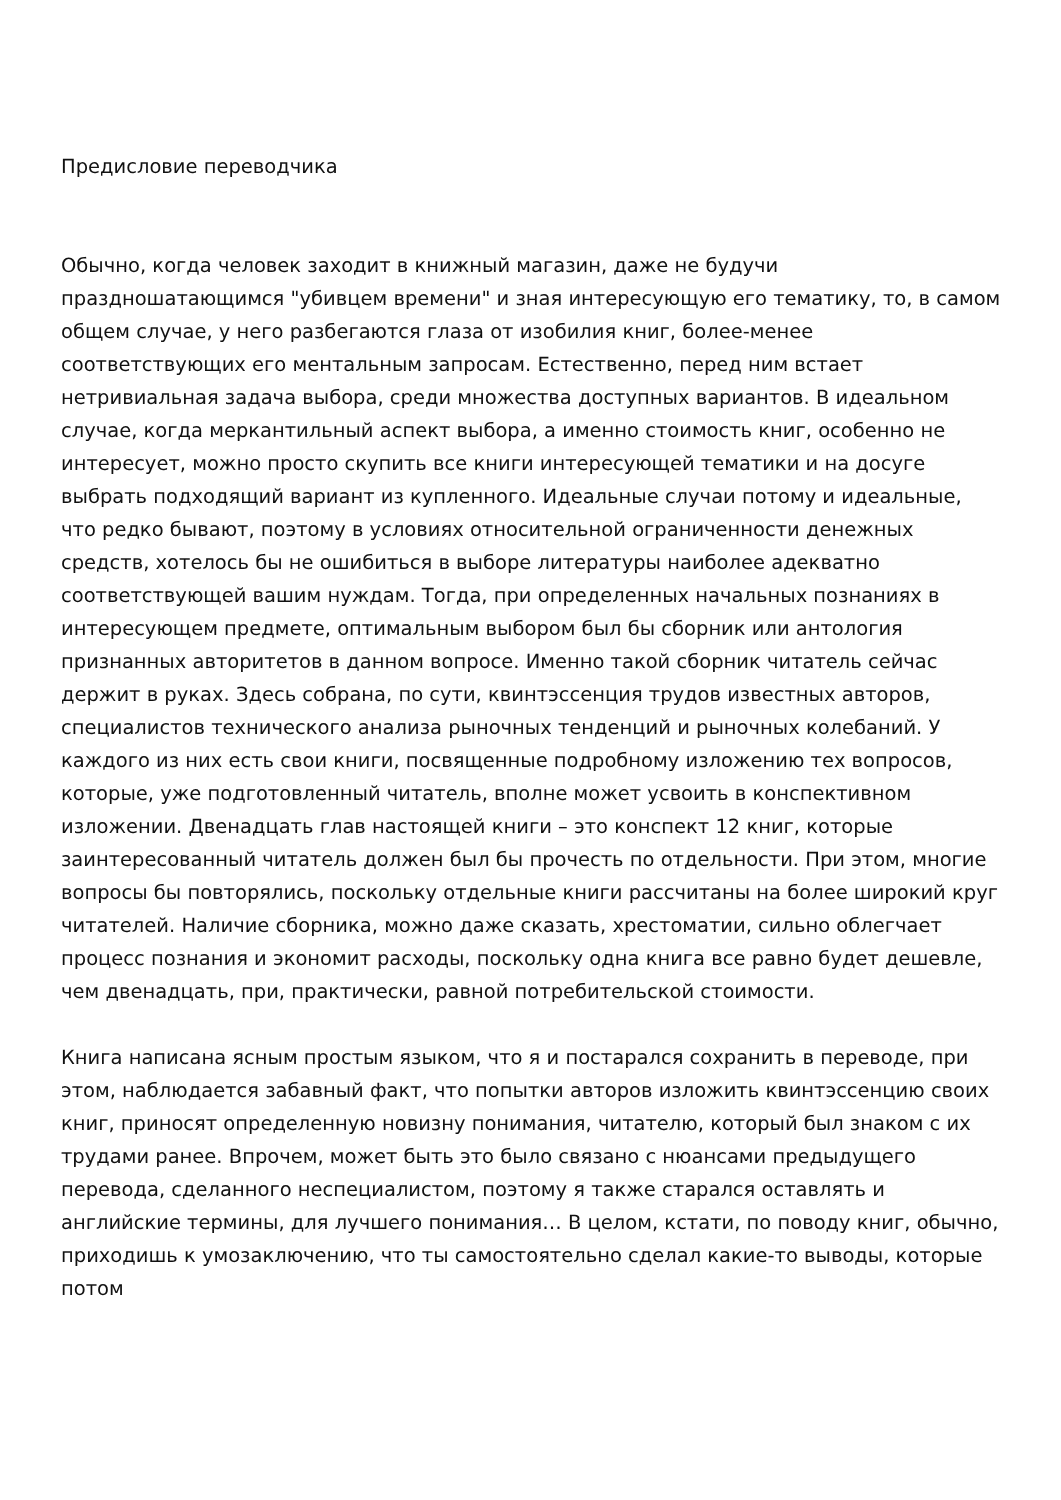Предисловие переводчика
Обычно, когда человек заходит в книжный магазин, даже не будучи праздношатающимся "убивцем времени" и зная интересующую его тематику, то, в самом общем случае, у него разбегаются глаза от изобилия книг, более-менее соответствующих его ментальным запросам. Естественно, перед ним встает нетривиальная задача выбора, среди множества доступных вариантов. В идеальном случае, когда меркантильный аспект выбора, а именно стоимость книг, особенно не интересует, можно просто скупить все книги интересующей тематики и на досуге выбрать подходящий вариант из купленного. Идеальные случаи потому и идеальные, что редко бывают, поэтому в условиях относительной ограниченности денежных средств, хотелось бы не ошибиться в выборе литературы наиболее адекватно соответствующей вашим нуждам. Тогда, при определенных начальных познаниях в интересующем предмете, оптимальным выбором был бы сборник или антология признанных авторитетов в данном вопросе. Именно такой сборник читатель сейчас держит в руках. Здесь собрана, по сути, квинтэссенция трудов известных авторов, специалистов технического анализа рыночных тенденций и рыночных колебаний. У каждого из них есть свои книги, посвященные подробному изложению тех вопросов, которые, уже подготовленный читатель, вполне может усвоить в конспективном изложении. Двенадцать глав настоящей книги – это конспект 12 книг, которые заинтересованный читатель должен был бы прочесть по отдельности. При этом, многие вопросы бы повторялись, поскольку отдельные книги рассчитаны на более широкий круг читателей. Наличие сборника, можно даже сказать, хрестоматии, сильно облегчает процесс познания и экономит расходы, поскольку одна книга все равно будет дешевле, чем двенадцать, при, практически, равной потребительской стоимости.
Книга написана ясным простым языком, что я и постарался сохранить в переводе, при этом, наблюдается забавный факт, что попытки авторов изложить квинтэссенцию своих книг, приносят определенную новизну понимания, читателю, который был знаком с их трудами ранее. Впрочем, может быть это было связано с нюансами предыдущего перевода, сделанного неспециалистом, поэтому я также старался оставлять и английские термины, для лучшего понимания… В целом, кстати, по поводу книг, обычно, приходишь к умозаключению, что ты самостоятельно сделал какие-то выводы, которые потом